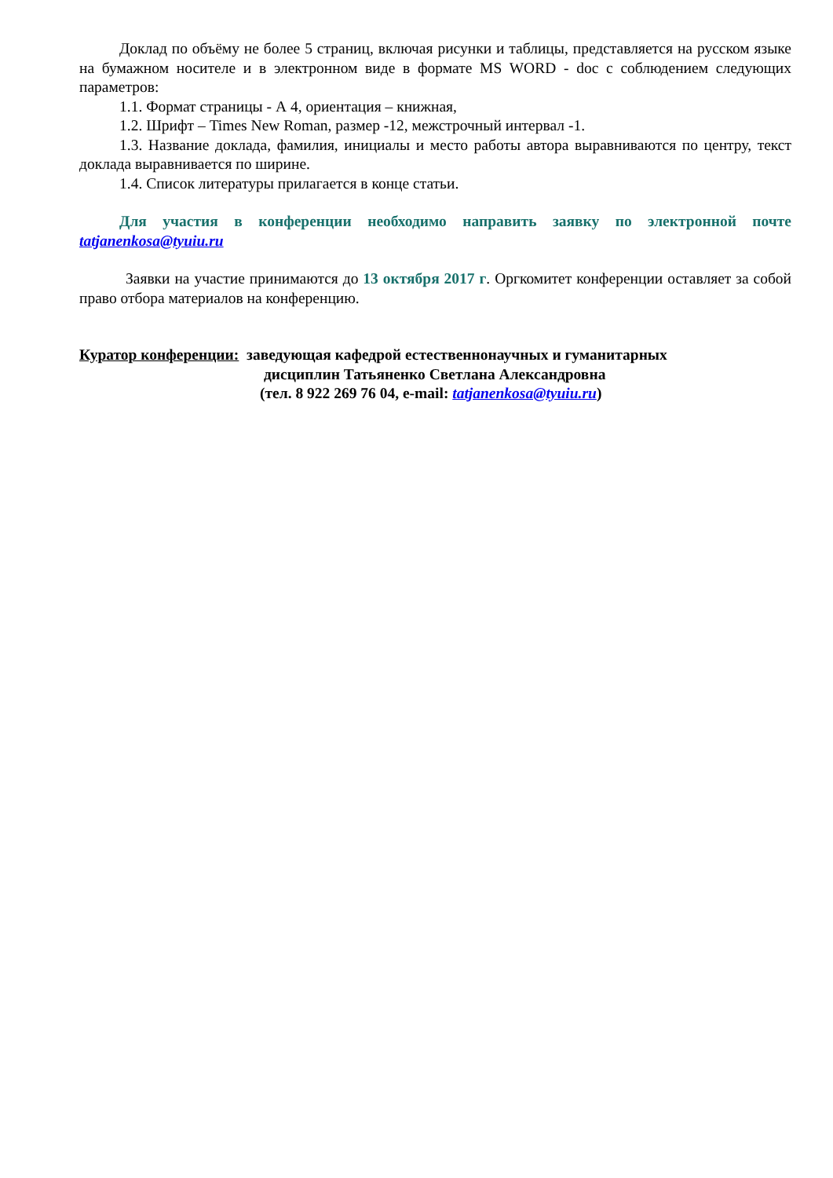Доклад по объёму не более 5 страниц, включая рисунки и таблицы, представляется на русском языке на бумажном носителе и в электронном виде в формате MS WORD - doc с соблюдением следующих параметров:
1.1. Формат страницы - А 4, ориентация – книжная,
1.2. Шрифт – Times New Roman, размер -12, межстрочный интервал -1.
1.3. Название доклада, фамилия, инициалы и место работы автора выравниваются по центру, текст доклада выравнивается по ширине.
1.4. Список литературы прилагается в конце статьи.
Для участия в конференции необходимо направить заявку по электронной почте tatjanenkosa@tyuiu.ru
Заявки на участие принимаются до 13 октября 2017 г. Оргкомитет конференции оставляет за собой право отбора материалов на конференцию.
Куратор конференции: заведующая кафедрой естественнонаучных и гуманитарных
дисциплин Татьяненко Светлана Александровна
(тел. 8 922 269 76 04, e-mail: tatjanenkosa@tyuiu.ru)